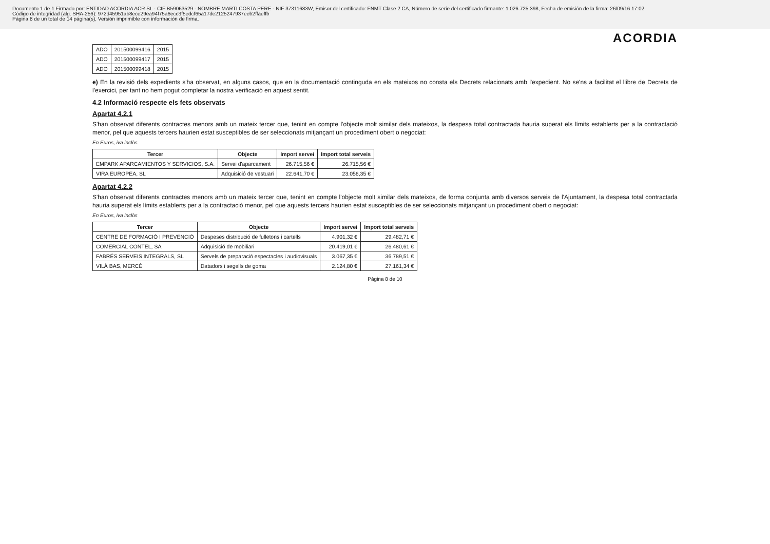Documento 1 de 1.Firmado por: ENTIDAD ACORDIA ACR SL - CIF B59063529 - NOMBRE MARTI COSTA PERE - NIF 37311683W, Emisor del certificado: FNMT Clase 2 CA, Número de serie del certificado firmante: 1.026.725.398, Fecha de emisión de la firma: 26/09/16 17:02
Código de integridad (alg. SHA-256): 972d45951ab8ece29ea94f75a6ecc3f5edcf65a17de2125247937eeb2ffaeffb
Página 8 de un total de 14 página(s), Versión imprimible con información de firma.
ACORDIA
| ADO | 201500099416 | 2015 |
| ADO | 201500099417 | 2015 |
| ADO | 201500099418 | 2015 |
e) En la revisió dels expedients s'ha observat, en alguns casos, que en la documentació continguda en els mateixos no consta els Decrets relacionats amb l'expedient. No se'ns a facilitat el llibre de Decrets de l'exercici, per tant no hem pogut completar la nostra verificació en aquest sentit.
4.2 Informació respecte els fets observats
Apartat 4.2.1
S'han observat diferents contractes menors amb un mateix tercer que, tenint en compte l'objecte molt similar dels mateixos, la despesa total contractada hauria superat els límits establerts per a la contractació menor, pel que aquests tercers haurien estat susceptibles de ser seleccionats mitjançant un procediment obert o negociat:
En Euros, iva inclòs
| Tercer | Objecte | Import servei | Import total serveis |
| --- | --- | --- | --- |
| EMPARK APARCAMIENTOS Y SERVICIOS, S.A. | Servei d'aparcament | 26.715,56 € | 26.715,56 € |
| VIRA EUROPEA, SL | Adquisició de vestuari | 22.641,70 € | 23.056,35 € |
Apartat 4.2.2
S'han observat diferents contractes menors amb un mateix tercer que, tenint en compte l'objecte molt similar dels mateixos, de forma conjunta amb diversos serveis de l'Ajuntament, la despesa total contractada hauria superat els límits establerts per a la contractació menor, pel que aquests tercers haurien estat susceptibles de ser seleccionats mitjançant un procediment obert o negociat:
En Euros, iva inclòs
| Tercer | Objecte | Import servei | Import total serveis |
| --- | --- | --- | --- |
| CENTRE DE FORMACIÓ I PREVENCIÓ | Despeses distribució de fulletons i cartells | 4.901,32 € | 29.482,71 € |
| COMERCIAL CONTEL, SA | Adquisició de mobiliari | 20.419,01 € | 26.480,61 € |
| FABRÉS SERVEIS INTEGRALS, SL | Servels de preparació espectacles i audiovisuals | 3.067,35 € | 36.789,51 € |
| VILÀ BAS, MERCÈ | Datadors i segells de goma | 2.124,80 € | 27.161,34 € |
Pàgina 8 de 10